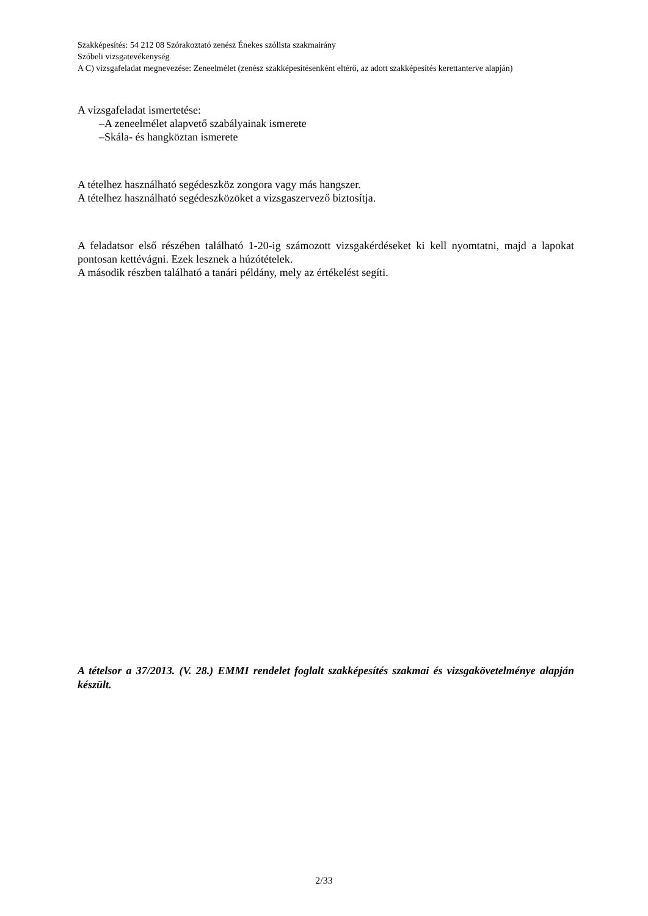Szakképesítés: 54 212 08 Szórakoztató zenész Énekes szólista szakmairány
Szóbeli vizsgatevékenység
A C) vizsgafeladat megnevezése: Zeneelmélet (zenész szakképesítésenként eltérő, az adott szakképesítés kerettanterve alapján)
A vizsgafeladat ismertetése:
–A zeneelmélet alapvető szabályainak ismerete
–Skála- és hangköztan ismerete
A tételhez használható segédeszköz zongora vagy más hangszer.
A tételhez használható segédeszközöket a vizsgaszervező biztosítja.
A feladatsor első részében található 1-20-ig számozott vizsgakérdéseket ki kell nyomtatni, majd a lapokat pontosan kettévágni. Ezek lesznek a húzótételek.
A második részben található a tanári példány, mely az értékelést segíti.
A tételsor a 37/2013. (V. 28.) EMMI rendelet foglalt szakképesítés szakmai és vizsgakövetelménye alapján készült.
2/33